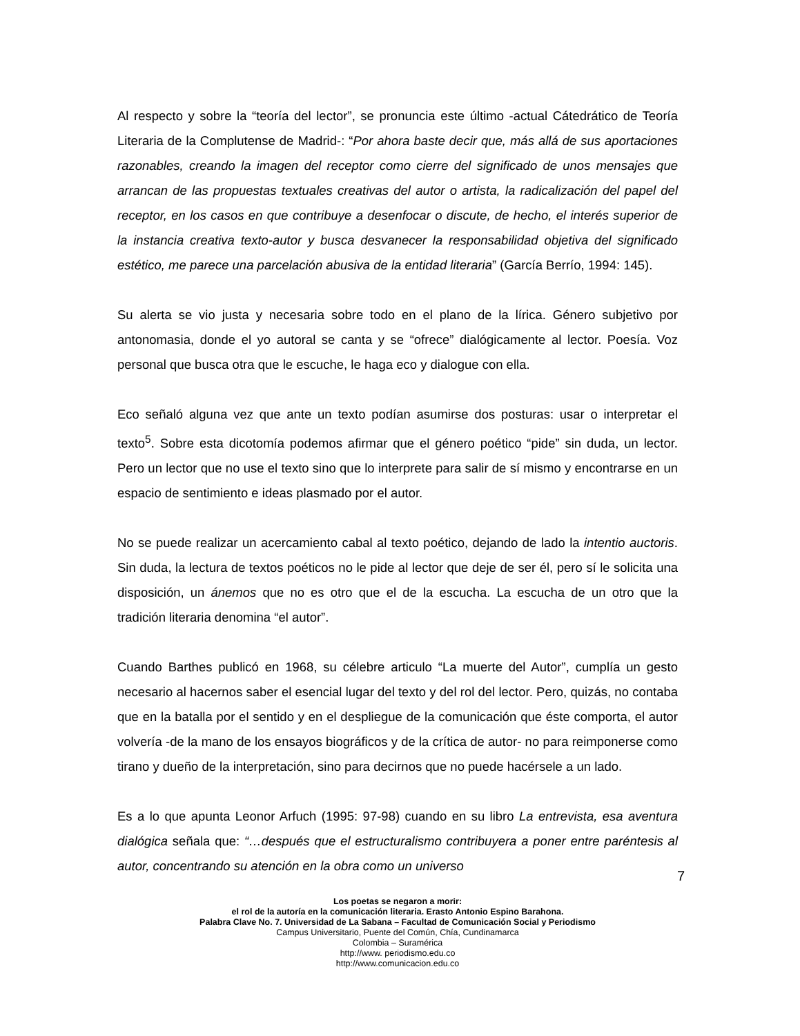Al respecto y sobre la “teoría del lector”, se pronuncia este último -actual Cátedrático de Teoría Literaria de la Complutense de Madrid-: “Por ahora baste decir que, más allá de sus aportaciones razonables, creando la imagen del receptor como cierre del significado de unos mensajes que arrancan de las propuestas textuales creativas del autor o artista, la radicalización del papel del receptor, en los casos en que contribuye a desenfocar o discute, de hecho, el interés superior de la instancia creativa texto-autor y busca desvanecer la responsabilidad objetiva del significado estético, me parece una parcelación abusiva de la entidad literaria” (García Berrío, 1994: 145).
Su alerta se vio justa y necesaria sobre todo en el plano de la lírica. Género subjetivo por antonomasia, donde el yo autoral se canta y se “ofrece” dialógicamente al lector. Poesía. Voz personal que busca otra que le escuche, le haga eco y dialogue con ella.
Eco señaló alguna vez que ante un texto podían asumirse dos posturas: usar o interpretar el texto<sup>5</sup>. Sobre esta dicotomía podemos afirmar que el género poético “pide” sin duda, un lector. Pero un lector que no use el texto sino que lo interprete para salir de sí mismo y encontrarse en un espacio de sentimiento e ideas plasmado por el autor.
No se puede realizar un acercamiento cabal al texto poético, dejando de lado la intentio auctoris. Sin duda, la lectura de textos poéticos no le pide al lector que deje de ser él, pero sí le solicita una disposición, un ánemos que no es otro que el de la escucha. La escucha de un otro que la tradición literaria denomina “el autor”.
Cuando Barthes publicó en 1968, su célebre articulo “La muerte del Autor”, cumplía un gesto necesario al hacernos saber el esencial lugar del texto y del rol del lector. Pero, quizás, no contaba que en la batalla por el sentido y en el despliegue de la comunicación que éste comporta, el autor volvería -de la mano de los ensayos biográficos y de la crítica de autor- no para reimponerse como tirano y dueño de la interpretación, sino para decirnos que no puede hacérsele a un lado.
Es a lo que apunta Leonor Arfuch (1995: 97-98) cuando en su libro La entrevista, esa aventura dialógica señala que: “…después que el estructuralismo contribuyera a poner entre paréntesis al autor, concentrando su atención en la obra como un universo
7
Los poetas se negaron a morir:
el rol de la autoría en la comunicación literaria. Erasto Antonio Espino Barahona.
Palabra Clave No. 7. Universidad de La Sabana – Facultad de Comunicación Social y Periodismo
Campus Universitario, Puente del Común, Chía, Cundinamarca
Colombia – Suramérica
http://www. periodismo.edu.co
http://www.comunicacion.edu.co